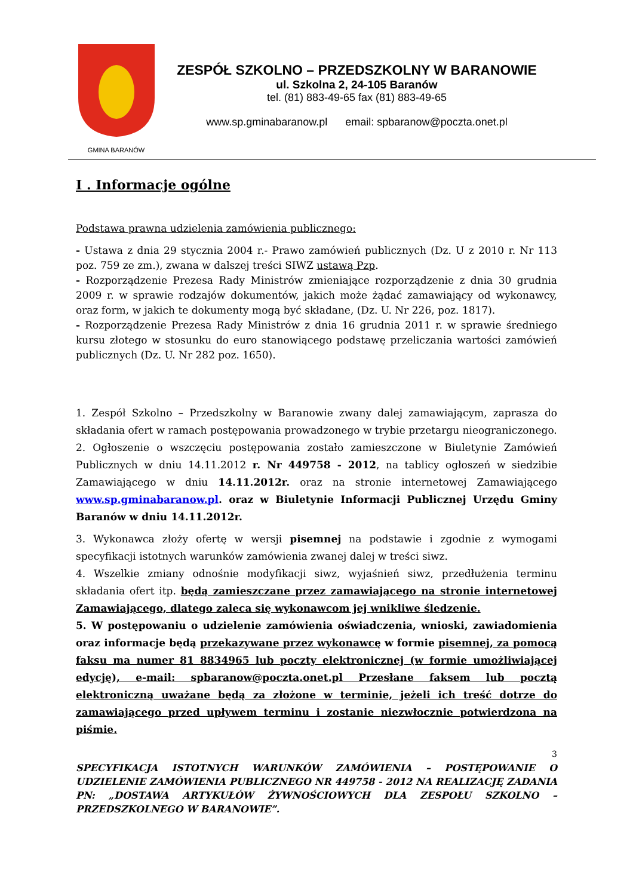GMINA BARANÓW
ZESPÓŁ SZKOLNO – PRZEDSZKOLNY W BARANOWIE
ul. Szkolna 2, 24-105 Baranów
tel. (81) 883-49-65 fax (81) 883-49-65
www.sp.gminabaranow.pl email: spbaranow@poczta.onet.pl
I . Informacje ogólne
Podstawa prawna udzielenia zamówienia publicznego:
- Ustawa z dnia 29 stycznia 2004 r.- Prawo zamówień publicznych (Dz. U z 2010 r. Nr 113 poz. 759 ze zm.), zwana w dalszej treści SIWZ ustawą Pzp.
- Rozporządzenie Prezesa Rady Ministrów zmieniające rozporządzenie z dnia 30 grudnia 2009 r. w sprawie rodzajów dokumentów, jakich może żądać zamawiający od wykonawcy, oraz form, w jakich te dokumenty mogą być składane, (Dz. U. Nr 226, poz. 1817).
- Rozporządzenie Prezesa Rady Ministrów z dnia 16 grudnia 2011 r. w sprawie średniego kursu złotego w stosunku do euro stanowiącego podstawę przeliczania wartości zamówień publicznych (Dz. U. Nr 282 poz. 1650).
1. Zespół Szkolno – Przedszkolny w Baranowie zwany dalej zamawiającym, zaprasza do składania ofert w ramach postępowania prowadzonego w trybie przetargu nieograniczonego.
2. Ogłoszenie o wszczęciu postępowania zostało zamieszczone w Biuletynie Zamówień Publicznych w dniu 14.11.2012 r. Nr 449758 - 2012, na tablicy ogłoszeń w siedzibie Zamawiającego w dniu 14.11.2012r. oraz na stronie internetowej Zamawiającego www.sp.gminabaranow.pl. oraz w Biuletynie Informacji Publicznej Urzędu Gminy Baranów w dniu 14.11.2012r.
3. Wykonawca złoży ofertę w wersji pisemnej na podstawie i zgodnie z wymogami specyfikacji istotnych warunków zamówienia zwanej dalej w treści siwz.
4. Wszelkie zmiany odnośnie modyfikacji siwz, wyjaśnień siwz, przedłużenia terminu składania ofert itp. będą zamieszczane przez zamawiającego na stronie internetowej Zamawiającego, dlatego zaleca się wykonawcom jej wnikliwe śledzenie.
5. W postępowaniu o udzielenie zamówienia oświadczenia, wnioski, zawiadomienia oraz informacje będą przekazywane przez wykonawcę w formie pisemnej, za pomocą faksu ma numer 81 8834965 lub poczty elektronicznej (w formie umożliwiającej edycję), e-mail: spbaranow@poczta.onet.pl Przesłane faksem lub pocztą elektroniczną uważane będą za złożone w terminie, jeżeli ich treść dotrze do zamawiającego przed upływem terminu i zostanie niezwłocznie potwierdzona na piśmie.
3
SPECYFIKACJA ISTOTNYCH WARUNKÓW ZAMÓWIENIA – POSTĘPOWANIE O UDZIELENIE ZAMÓWIENIA PUBLICZNEGO NR 449758 - 2012 NA REALIZACJĘ ZADANIA PN: „DOSTAWA ARTYKUŁÓW ŻYWNOŚCIOWYCH DLA ZESPOŁU SZKOLNO – PRZEDSZKOLNEGO W BARANOWIE”.